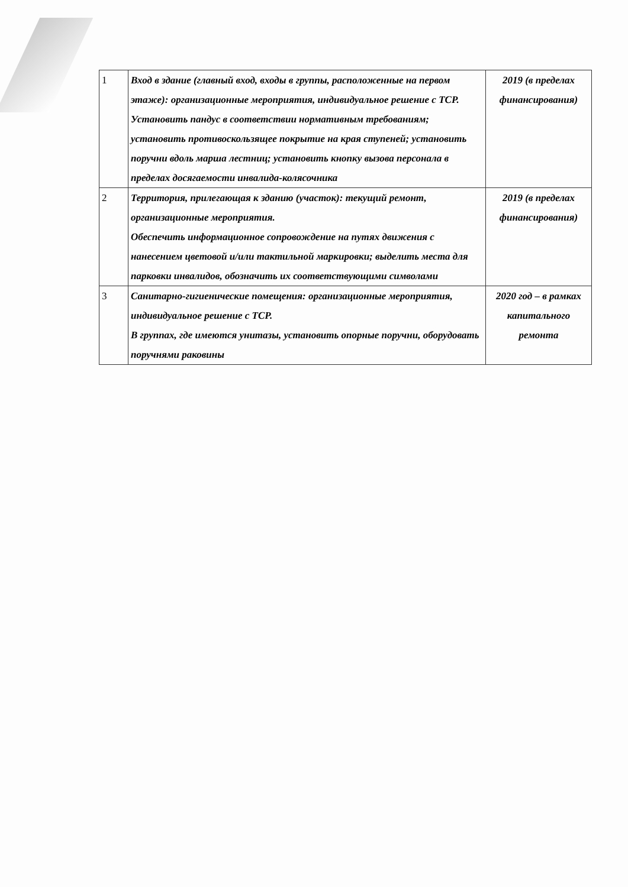| 1 | Вход в здание (главный вход, входы в группы, расположенные на первом этаже): организационные мероприятия, индивидуальное решение с ТСР. Установить пандус в соответствии нормативным требованиям; установить противоскользящее покрытие на края ступеней; установить поручни вдоль марша лестниц; установить кнопку вызова персонала в пределах досягаемости инвалида-колясочника | 2019 (в пределах финансирования) |
| 2 | Территория, прилегающая к зданию (участок): текущий ремонт, организационные мероприятия. Обеспечить информационное сопровождение на путях движения с нанесением цветовой и/или тактильной маркировки; выделить места для парковки инвалидов, обозначить их соответствующими символами | 2019 (в пределах финансирования) |
| 3 | Санитарно-гигиенические помещения: организационные мероприятия, индивидуальное решение с ТСР. В группах, где имеются унитазы, установить опорные поручни, оборудовать поручнями раковины | 2020 год – в рамках капитального ремонта |